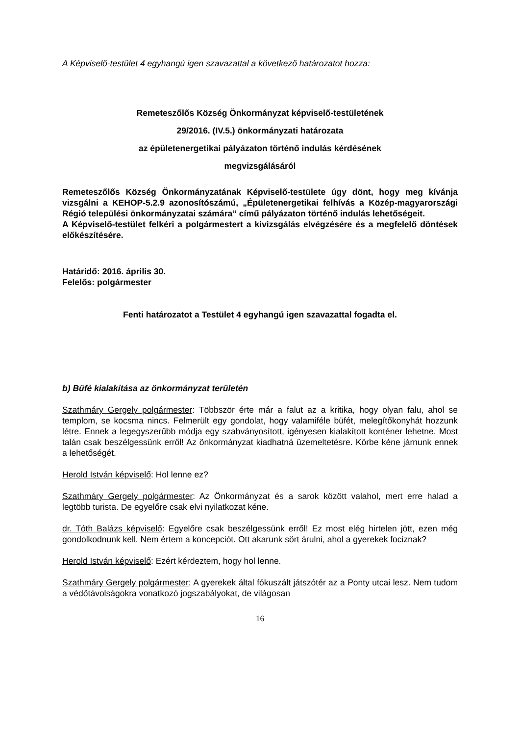A Képviselő-testület 4 egyhangú igen szavazattal a következő határozatot hozza:
Remeteszőlős Község Önkormányzat képviselő-testületének
29/2016. (IV.5.) önkormányzati határozata
az épületenergetikai pályázaton történő indulás kérdésének
megvizsgálásáról
Remeteszőlős Község Önkormányzatának Képviselő-testülete úgy dönt, hogy meg kívánja vizsgálni a KEHOP-5.2.9 azonosítószámú, „Épületenergetikai felhívás a Közép-magyarországi Régió települési önkormányzatai számára” című pályázaton történő indulás lehetőségeit.
A Képviselő-testület felkéri a polgármestert a kivizsgálás elvégzésére és a megfelelő döntések előkészítésére.
Határidő: 2016. április 30.
Felelős: polgármester
Fenti határozatot a Testület 4 egyhangú igen szavazattal fogadta el.
b) Büfé kialakítása az önkormányzat területén
Szathmáry Gergely polgármester: Többször érte már a falut az a kritika, hogy olyan falu, ahol se templom, se kocsma nincs. Felmerült egy gondolat, hogy valamiféle büfét, melegítőkonyhát hozzunk létre. Ennek a legegyszerűbb módja egy szabványosított, igényesen kialakított konténer lehetne. Most talán csak beszélgessünk erről! Az önkormányzat kiadhatná üzemeltetésre. Körbe kéne járnunk ennek a lehetőségét.
Herold István képviselő: Hol lenne ez?
Szathmáry Gergely polgármester: Az Önkormányzat és a sarok között valahol, mert erre halad a legtöbb turista. De egyelőre csak elvi nyilatkozat kéne.
dr. Tóth Balázs képviselő: Egyelőre csak beszélgessünk erről! Ez most elég hirtelen jött, ezen még gondolkodnunk kell. Nem értem a koncepciót. Ott akarunk sört árulni, ahol a gyerekek fociznak?
Herold István képviselő: Ezért kérdeztem, hogy hol lenne.
Szathmáry Gergely polgármester: A gyerekek által fókuszált játszótér az a Ponty utcai lesz. Nem tudom a védőtávolságokra vonatkozó jogszabályokat, de világosan
16